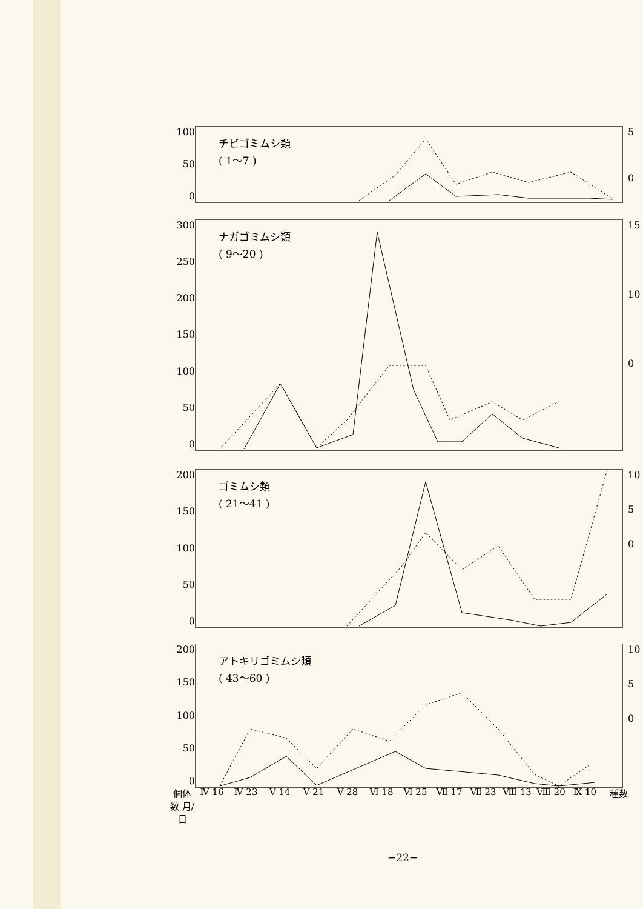100
50
0
チビゴミムシ類
( 1～7 )
5
0
300
250
200
150
100
50
0
ナガゴミムシ類
( 9～20 )
15
10
0
200
150
100
50
0
ゴミムシ類
( 21～41 )
10
5
0
200
150
100
50
0
アトキリゴミムシ類
( 43～60 )
10
5
0
個体数 月/日 Ⅳ 16 Ⅳ 23 Ⅴ 14 Ⅴ 21 Ⅴ 28 Ⅵ 18 Ⅵ 25 Ⅶ 17 Ⅶ 23 Ⅷ 13 Ⅷ 20 Ⅸ 10 種数
−22−